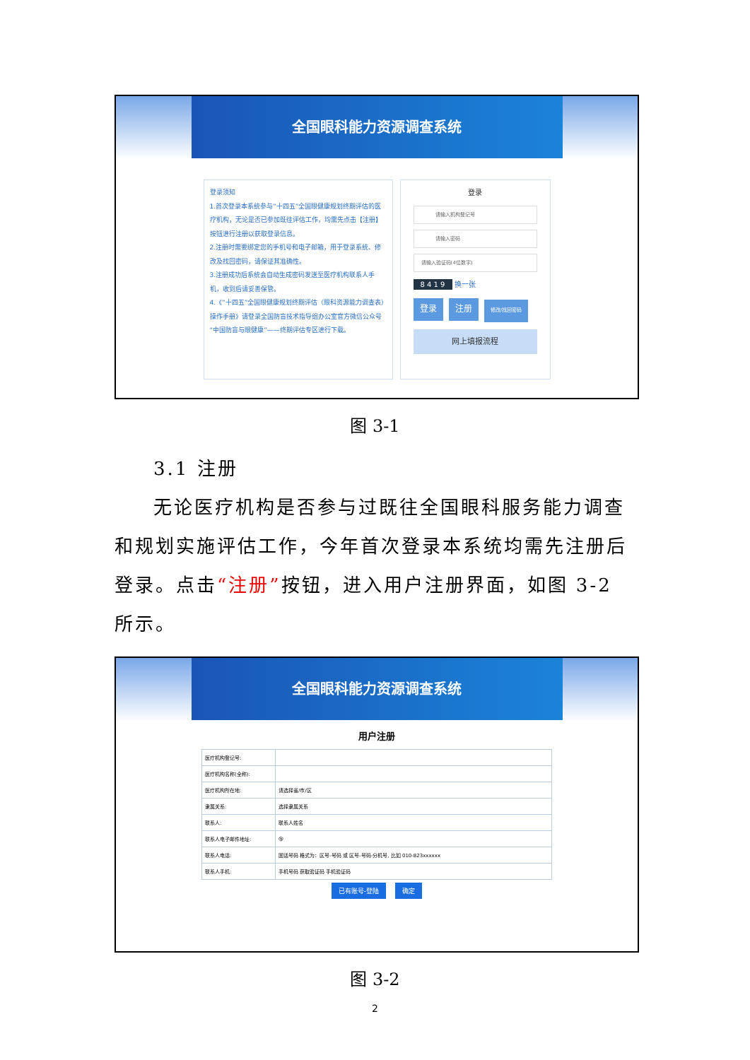全国眼科能力资源调查系统
登录须知
1.首次登录本系统参与“十四五”全国眼健康规划终期评估的医疗机构，无论是否已参加既往评估工作，均需先点击【注册】按钮进行注册以获取登录信息。
2.注册时需要绑定您的手机号和电子邮箱，用于登录系统、修改及找回密码，请保证其准确性。
3.注册成功后系统会自动生成密码发送至医疗机构联系人手机，收到后请妥善保管。
4.《“十四五”全国眼健康规划终期评估（眼科资源能力调查表）操作手册》请登录全国防盲技术指导组办公室官方微信公众号“中国防盲与眼健康”——终期评估专区进行下载。
登录
请输入机构登记号
请输入密码
请输入验证码(4位数字)
8 4 1 9 换一张
登录 注册 修改/找回密码
网上填报流程
图 3-1
3.1 注册
无论医疗机构是否参与过既往全国眼科服务能力调查和规划实施评估工作，今年首次登录本系统均需先注册后登录。点击“注册”按钮，进入用户注册界面，如图 3-2 所示。
全国眼科能力资源调查系统
用户注册
| 医疗机构登记号: | |
| 医疗机构名称(全称): | |
| 医疗机构所在地: | 请选择省/市/区 |
| 隶属关系: | 选择隶属关系 |
| 联系人: | 联系人姓名 |
| 联系人电子邮件地址: | @ |
| 联系人电话: | 固话号码 格式为：区号-号码 或 区号-号码-分机号, 比如 010-823xxxxxx |
| 联系人手机: | 手机号码 获取验证码 手机验证码 |
已有账号-登陆 确定
图 3-2
2